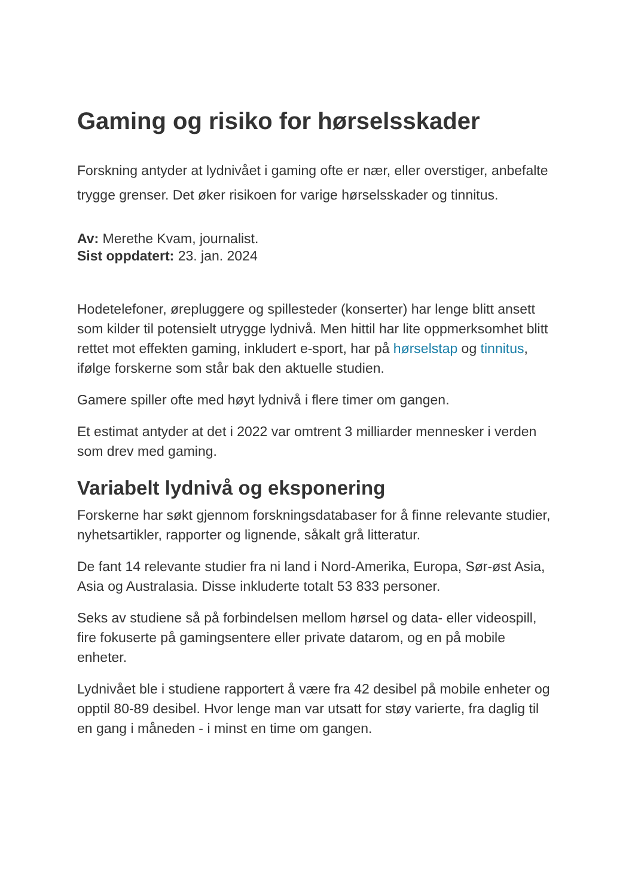Gaming og risiko for hørselsskader
Forskning antyder at lydnivået i gaming ofte er nær, eller overstiger, anbefalte trygge grenser. Det øker risikoen for varige hørselsskader og tinnitus.
Av: Merethe Kvam, journalist.
Sist oppdatert: 23. jan. 2024
Hodetelefoner, ørepluggere og spillesteder (konserter) har lenge blitt ansett som kilder til potensielt utrygge lydnivå. Men hittil har lite oppmerksomhet blitt rettet mot effekten gaming, inkludert e-sport, har på hørselstap og tinnitus, ifølge forskerne som står bak den aktuelle studien.
Gamere spiller ofte med høyt lydnivå i flere timer om gangen.
Et estimat antyder at det i 2022 var omtrent 3 milliarder mennesker i verden som drev med gaming.
Variabelt lydnivå og eksponering
Forskerne har søkt gjennom forskningsdatabaser for å finne relevante studier, nyhetsartikler, rapporter og lignende, såkalt grå litteratur.
De fant 14 relevante studier fra ni land i Nord-Amerika, Europa, Sør-øst Asia, Asia og Australasia. Disse inkluderte totalt 53 833 personer.
Seks av studiene så på forbindelsen mellom hørsel og data- eller videospill, fire fokuserte på gamingsentere eller private datarom, og en på mobile enheter.
Lydnivået ble i studiene rapportert å være fra 42 desibel på mobile enheter og opptil 80-89 desibel. Hvor lenge man var utsatt for støy varierte, fra daglig til en gang i måneden - i minst en time om gangen.